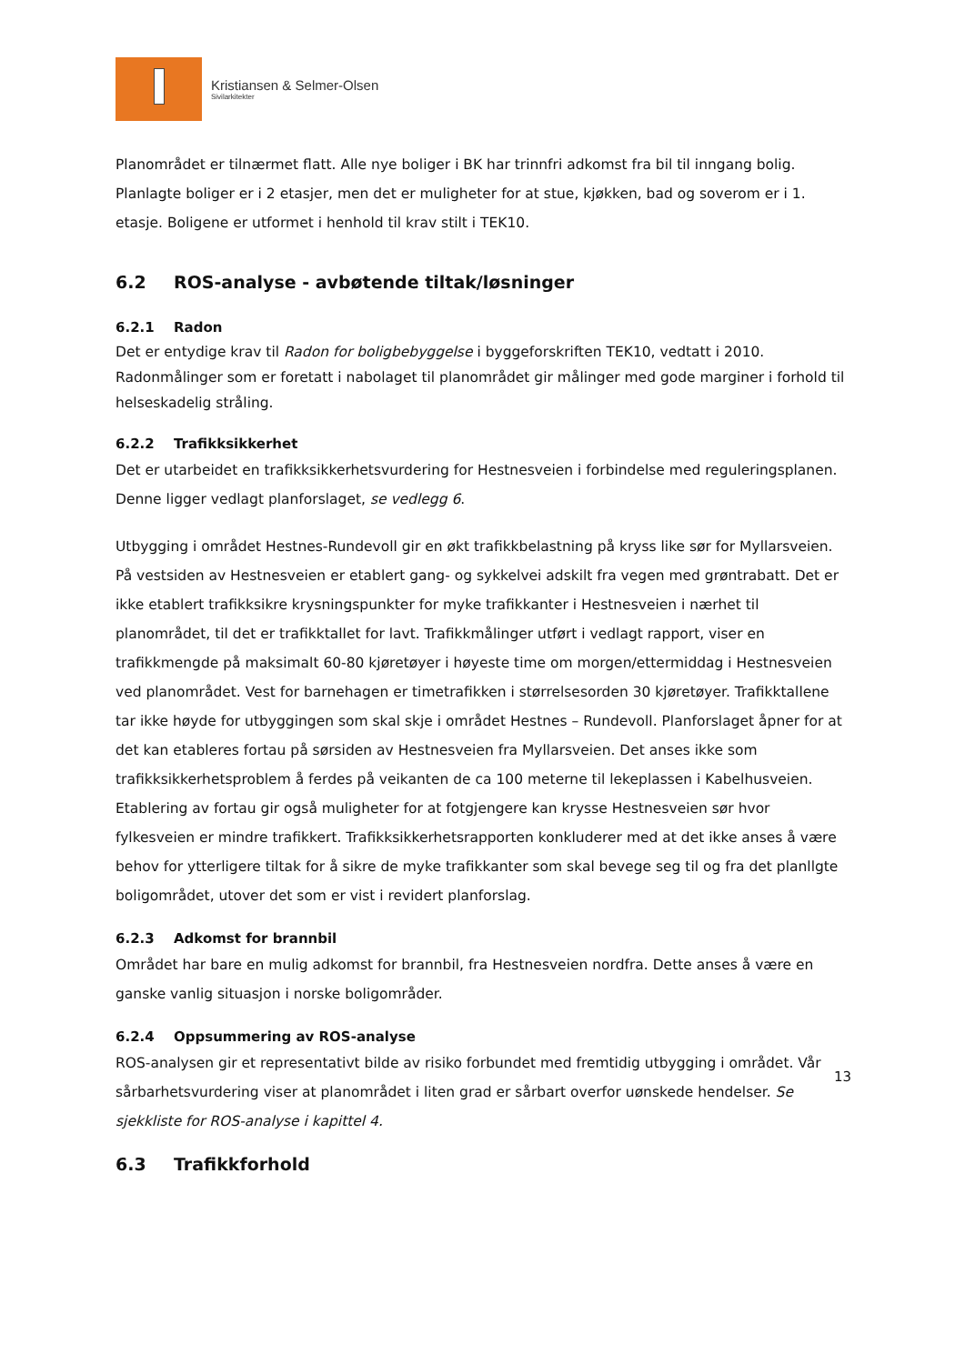Kristiansen & Selmer-Olsen
Sivilarkitekter
Planområdet er tilnærmet flatt. Alle nye boliger i BK har trinnfri adkomst fra bil til inngang bolig. Planlagte boliger er i 2 etasjer, men det er muligheter for at stue, kjøkken, bad og soverom er i 1. etasje. Boligene er utformet i henhold til krav stilt i TEK10.
6.2 ROS-analyse - avbøtende tiltak/løsninger
6.2.1 Radon
Det er entydige krav til Radon for boligbebyggelse i byggeforskriften TEK10, vedtatt i 2010. Radonmålinger som er foretatt i nabolaget til planområdet gir målinger med gode marginer i forhold til helseskadelig stråling.
6.2.2 Trafikksikkerhet
Det er utarbeidet en trafikksikkerhetsvurdering for Hestnesveien i forbindelse med reguleringsplanen. Denne ligger vedlagt planforslaget, se vedlegg 6.
Utbygging i området Hestnes-Rundevoll gir en økt trafikkbelastning på kryss like sør for Myllarsveien. På vestsiden av Hestnesveien er etablert gang- og sykkelvei adskilt fra vegen med grøntrabatt. Det er ikke etablert trafikksikre krysningspunkter for myke trafikkanter i Hestnesveien i nærhet til planområdet, til det er trafikktallet for lavt. Trafikkmålinger utført i vedlagt rapport, viser en trafikkmengde på maksimalt 60-80 kjøretøyer i høyeste time om morgen/ettermiddag i Hestnesveien ved planområdet. Vest for barnehagen er timetrafikken i størrelsesorden 30 kjøretøyer. Trafikktallene tar ikke høyde for utbyggingen som skal skje i området Hestnes – Rundevoll. Planforslaget åpner for at det kan etableres fortau på sørsiden av Hestnesveien fra Myllarsveien. Det anses ikke som trafikksikkerhetsproblem å ferdes på veikanten de ca 100 meterne til lekeplassen i Kabelhusveien. Etablering av fortau gir også muligheter for at fotgjengere kan krysse Hestnesveien sør hvor fylkesveien er mindre trafikkert. Trafikksikkerhetsrapporten konkluderer med at det ikke anses å være behov for ytterligere tiltak for å sikre de myke trafikkanter som skal bevege seg til og fra det planllgte boligområdet, utover det som er vist i revidert planforslag.
6.2.3 Adkomst for brannbil
Området har bare en mulig adkomst for brannbil, fra Hestnesveien nordfra. Dette anses å være en ganske vanlig situasjon i norske boligområder.
6.2.4 Oppsummering av ROS-analyse
ROS-analysen gir et representativt bilde av risiko forbundet med fremtidig utbygging i området. Vår sårbarhetsvurdering viser at planområdet i liten grad er sårbart overfor uønskede hendelser. Se sjekkliste for ROS-analyse i kapittel 4.
6.3 Trafikkforhold
13